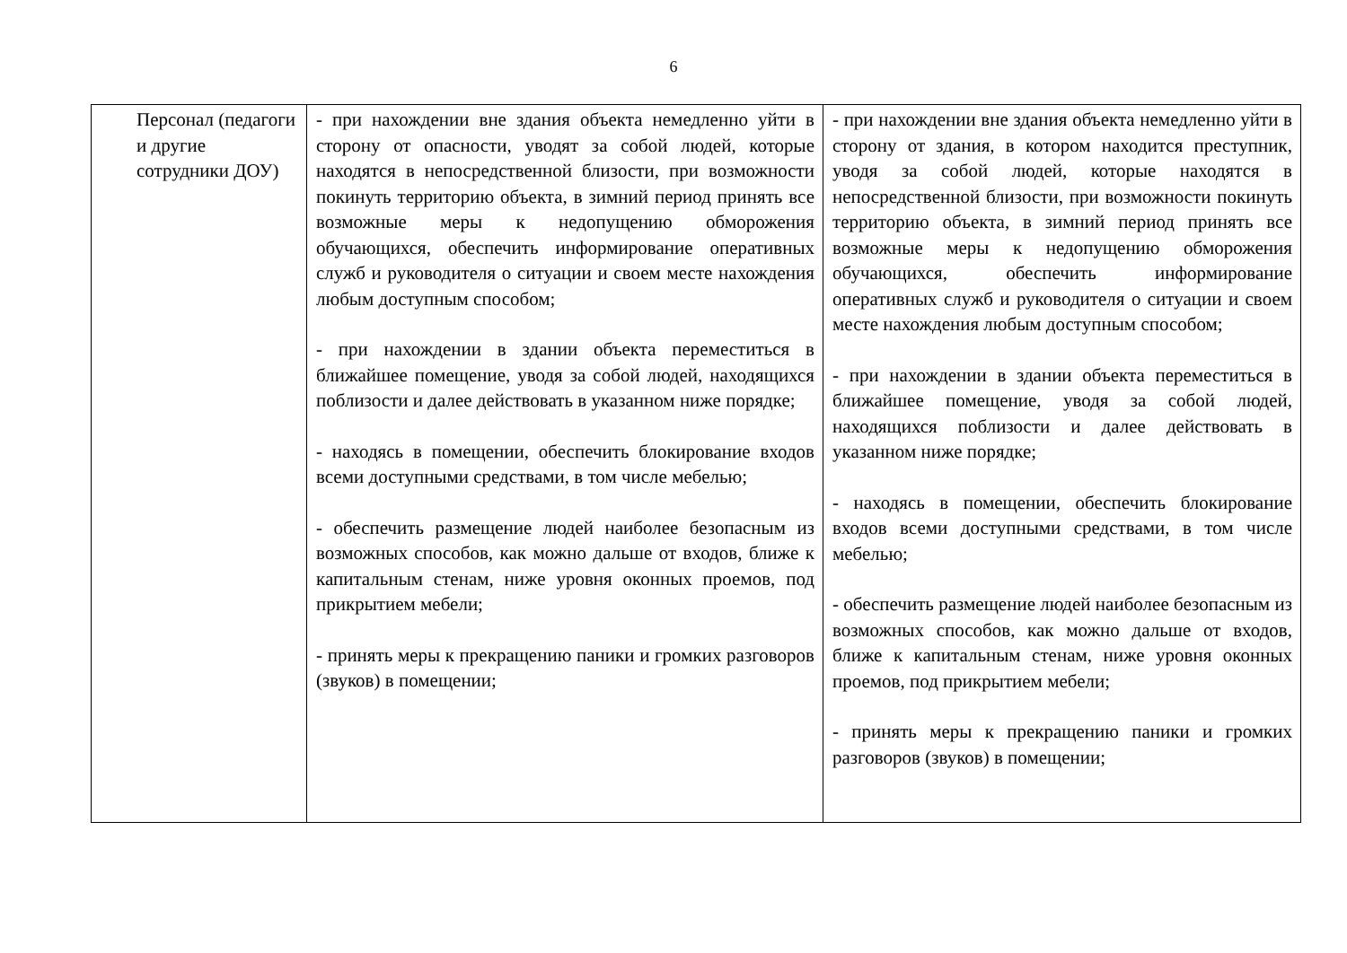6
| Персонал (педагоги и другие сотрудники ДОУ) | - при нахождении вне здания объекта немедленно уйти в сторону от опасности, уводят за собой людей, которые находятся в непосредственной близости, при возможности покинуть территорию объекта, в зимний период принять все возможные меры к недопущению обморожения обучающихся, обеспечить информирование оперативных служб и руководителя о ситуации и своем месте нахождения любым доступным способом; - при нахождении в здании объекта переместиться в ближайшее помещение, уводя за собой людей, находящихся поблизости и далее действовать в указанном ниже порядке; - находясь в помещении, обеспечить блокирование входов всеми доступными средствами, в том числе мебелью; - обеспечить размещение людей наиболее безопасным из возможных способов, как можно дальше от входов, ближе к капитальным стенам, ниже уровня оконных проемов, под прикрытием мебели; - принять меры к прекращению паники и громких разговоров (звуков) в помещении; | - при нахождении вне здания объекта немедленно уйти в сторону от здания, в котором находится преступник, уводя за собой людей, которые находятся в непосредственной близости, при возможности покинуть территорию объекта, в зимний период принять все возможные меры к недопущению обморожения обучающихся, обеспечить информирование оперативных служб и руководителя о ситуации и своем месте нахождения любым доступным способом; - при нахождении в здании объекта переместиться в ближайшее помещение, уводя за собой людей, находящихся поблизости и далее действовать в указанном ниже порядке; - находясь в помещении, обеспечить блокирование входов всеми доступными средствами, в том числе мебелью; - обеспечить размещение людей наиболее безопасным из возможных способов, как можно дальше от входов, ближе к капитальным стенам, ниже уровня оконных проемов, под прикрытием мебели; - принять меры к прекращению паники и громких разговоров (звуков) в помещении; |